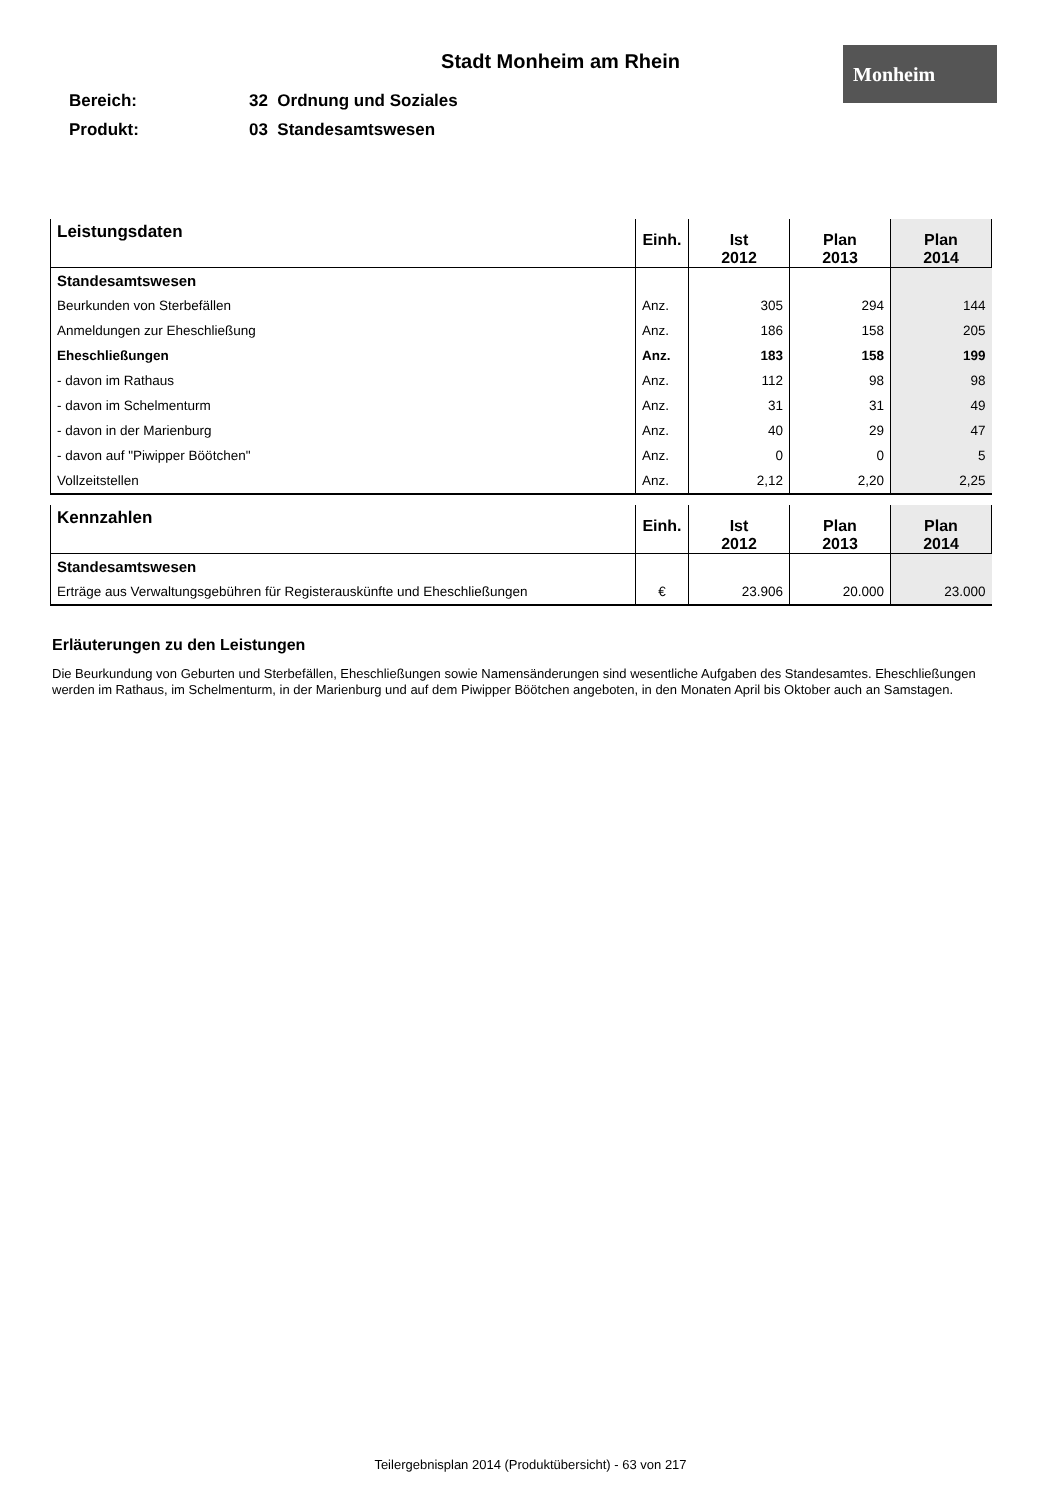Monheim
Stadt Monheim am Rhein
Bereich: 32 Ordnung und Soziales
Produkt: 03 Standesamtswesen
| Leistungsdaten | Einh. | Ist 2012 | Plan 2013 | Plan 2014 |
| --- | --- | --- | --- | --- |
| Standesamtswesen | | | | |
| Beurkunden von Sterbefällen | Anz. | 305 | 294 | 144 |
| Anmeldungen zur Eheschließung | Anz. | 186 | 158 | 205 |
| Eheschließungen | Anz. | 183 | 158 | 199 |
| - davon im Rathaus | Anz. | 112 | 98 | 98 |
| - davon im Schelmenturm | Anz. | 31 | 31 | 49 |
| - davon in der Marienburg | Anz. | 40 | 29 | 47 |
| - davon auf "Piwipper Böötchen" | Anz. | 0 | 0 | 5 |
| Vollzeitstellen | Anz. | 2,12 | 2,20 | 2,25 |
| Kennzahlen | Einh. | Ist 2012 | Plan 2013 | Plan 2014 |
| --- | --- | --- | --- | --- |
| Standesamtswesen | | | | |
| Erträge aus Verwaltungsgebühren für Registerauskünfte und Eheschließungen | € | 23.906 | 20.000 | 23.000 |
Erläuterungen zu den Leistungen
Die Beurkundung von Geburten und Sterbefällen, Eheschließungen sowie Namensänderungen sind wesentliche Aufgaben des Standesamtes. Eheschließungen werden im Rathaus, im Schelmenturm, in der Marienburg und auf dem Piwipper Böötchen angeboten, in den Monaten April bis Oktober auch an Samstagen.
Teilergebnisplan 2014 (Produktübersicht) - 63 von 217